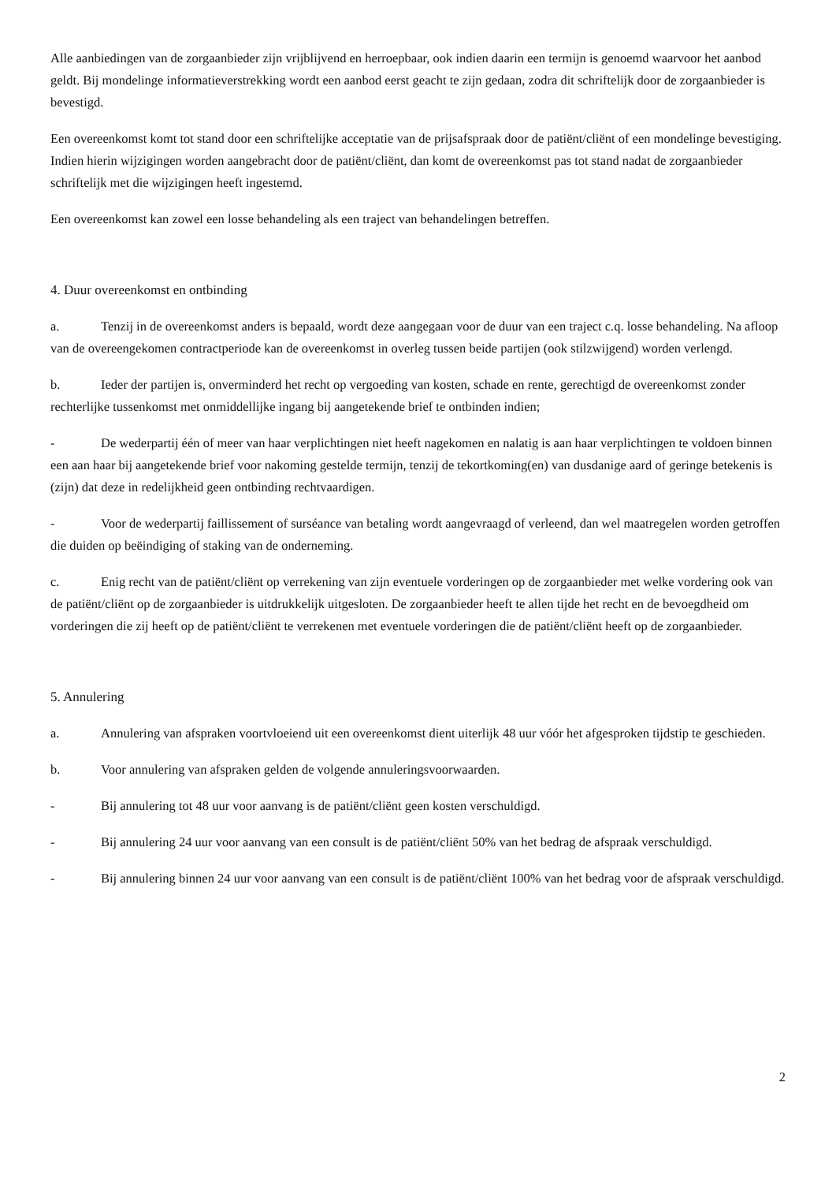Alle aanbiedingen van de zorgaanbieder zijn vrijblijvend en herroepbaar, ook indien daarin een termijn is genoemd waarvoor het aanbod geldt. Bij mondelinge informatieverstrekking wordt een aanbod eerst geacht te zijn gedaan, zodra dit schriftelijk door de zorgaanbieder is bevestigd.
Een overeenkomst komt tot stand door een schriftelijke acceptatie van de prijsafspraak door de patiënt/cliënt of een mondelinge bevestiging. Indien hierin wijzigingen worden aangebracht door de patiënt/cliënt, dan komt de overeenkomst pas tot stand nadat de zorgaanbieder schriftelijk met die wijzigingen heeft ingestemd.
Een overeenkomst kan zowel een losse behandeling als een traject van behandelingen betreffen.
4. Duur overeenkomst en ontbinding
a. Tenzij in de overeenkomst anders is bepaald, wordt deze aangegaan voor de duur van een traject c.q. losse behandeling. Na afloop van de overeengekomen contractperiode kan de overeenkomst in overleg tussen beide partijen (ook stilzwijgend) worden verlengd.
b. Ieder der partijen is, onverminderd het recht op vergoeding van kosten, schade en rente, gerechtigd de overeenkomst zonder rechterlijke tussenkomst met onmiddellijke ingang bij aangetekende brief te ontbinden indien;
- De wederpartij één of meer van haar verplichtingen niet heeft nagekomen en nalatig is aan haar verplichtingen te voldoen binnen een aan haar bij aangetekende brief voor nakoming gestelde termijn, tenzij de tekortkoming(en) van dusdanige aard of geringe betekenis is (zijn) dat deze in redelijkheid geen ontbinding rechtvaardigen.
- Voor de wederpartij faillissement of surséance van betaling wordt aangevraagd of verleend, dan wel maatregelen worden getroffen die duiden op beëindiging of staking van de onderneming.
c. Enig recht van de patiënt/cliënt op verrekening van zijn eventuele vorderingen op de zorgaanbieder met welke vordering ook van de patiënt/cliënt op de zorgaanbieder is uitdrukkelijk uitgesloten. De zorgaanbieder heeft te allen tijde het recht en de bevoegdheid om vorderingen die zij heeft op de patiënt/cliënt te verrekenen met eventuele vorderingen die de patiënt/cliënt heeft op de zorgaanbieder.
5. Annulering
a. Annulering van afspraken voortvloeiend uit een overeenkomst dient uiterlijk 48 uur vóór het afgesproken tijdstip te geschieden.
b. Voor annulering van afspraken gelden de volgende annuleringsvoorwaarden.
- Bij annulering tot 48 uur voor aanvang is de patiënt/cliënt geen kosten verschuldigd.
- Bij annulering 24 uur voor aanvang van een consult is de patiënt/cliënt 50% van het bedrag de afspraak verschuldigd.
- Bij annulering binnen 24 uur voor aanvang van een consult is de patiënt/cliënt 100% van het bedrag voor de afspraak verschuldigd.
2